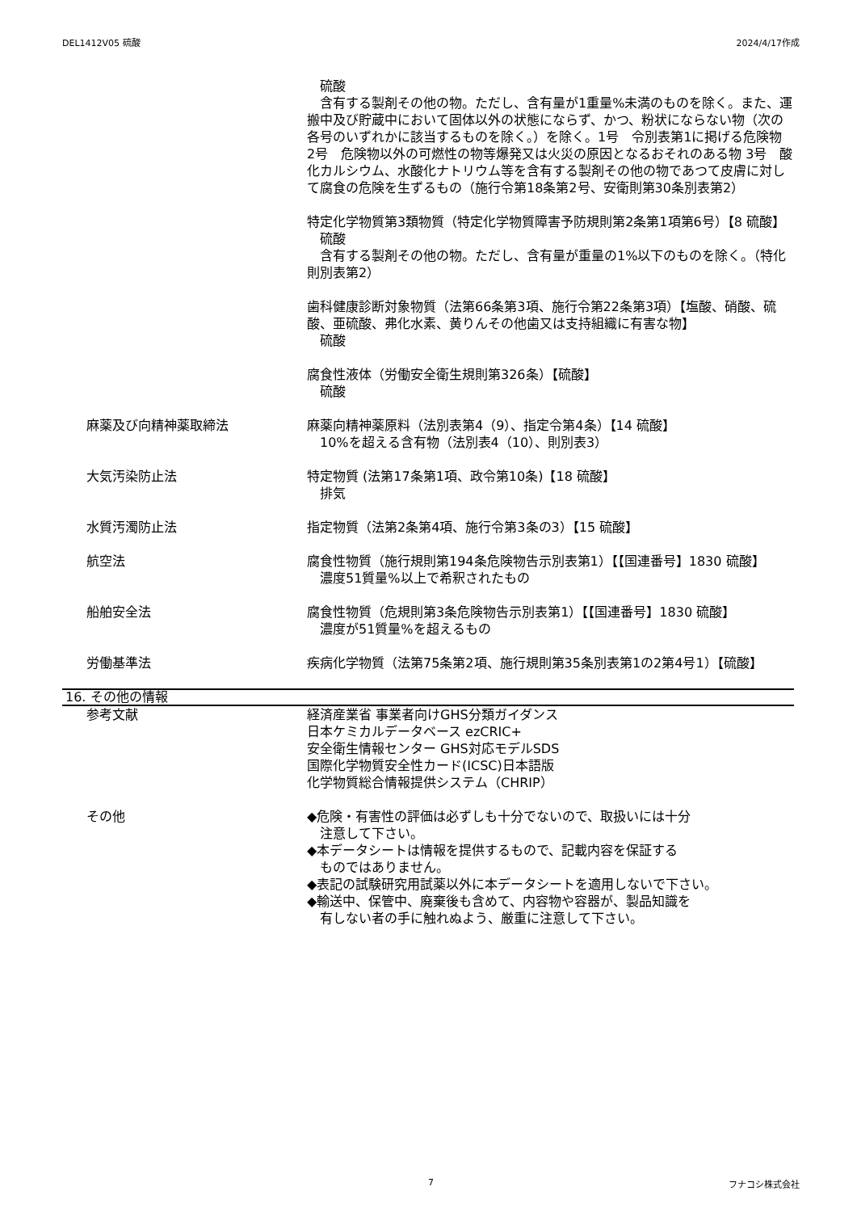DEL1412V05 硫酸 2024/4/17作成
　硫酸
　含有する製剤その他の物。ただし、含有量が1重量%未満のものを除く。また、運搬中及び貯蔵中において固体以外の状態にならず、かつ、粉状にならない物（次の各号のいずれかに該当するものを除く。）を除く。1号　令別表第1に掲げる危険物 2号　危険物以外の可燃性の物等爆発又は火災の原因となるおそれのある物 3号　酸化カルシウム、水酸化ナトリウム等を含有する製剤その他の物であつて皮膚に対して腐食の危険を生ずるもの（施行令第18条第2号、安衛則第30条別表第2）
特定化学物質第3類物質（特定化学物質障害予防規則第2条第1項第6号）【8 硫酸】
　硫酸
　含有する製剤その他の物。ただし、含有量が重量の1%以下のものを除く。（特化則別表第2）
歯科健康診断対象物質（法第66条第3項、施行令第22条第3項）【塩酸、硝酸、硫酸、亜硫酸、弗化水素、黄りんその他歯又は支持組織に有害な物】
　硫酸
腐食性液体（労働安全衛生規則第326条）【硫酸】
　硫酸
麻薬及び向精神薬取締法 麻薬向精神薬原料（法別表第4（9）、指定令第4条）【14 硫酸】
　10%を超える含有物（法別表4（10）、則別表3）
大気汚染防止法 特定物質 (法第17条第1項、政令第10条)【18 硫酸】
　排気
水質汚濁防止法 指定物質（法第2条第4項、施行令第3条の3）【15 硫酸】
航空法 腐食性物質（施行規則第194条危険物告示別表第1）【【国連番号】1830 硫酸】
　濃度51質量%以上で希釈されたもの
船舶安全法 腐食性物質（危規則第3条危険物告示別表第1）【【国連番号】1830 硫酸】
　濃度が51質量%を超えるもの
労働基準法 疾病化学物質（法第75条第2項、施行規則第35条別表第1の2第4号1）【硫酸】
16. その他の情報
参考文献 経済産業省 事業者向けGHS分類ガイダンス
日本ケミカルデータベース ezCRIC+
安全衛生情報センター GHS対応モデルSDS
国際化学物質安全性カード(ICSC)日本語版
化学物質総合情報提供システム（CHRIP）
その他 ◆危険・有害性の評価は必ずしも十分でないので、取扱いには十分
　注意して下さい。
◆本データシートは情報を提供するもので、記載内容を保証する
　ものではありません。
◆表記の試験研究用試薬以外に本データシートを適用しないで下さい。
◆輸送中、保管中、廃棄後も含めて、内容物や容器が、製品知識を
　有しない者の手に触れぬよう、厳重に注意して下さい。
7 フナコシ株式会社